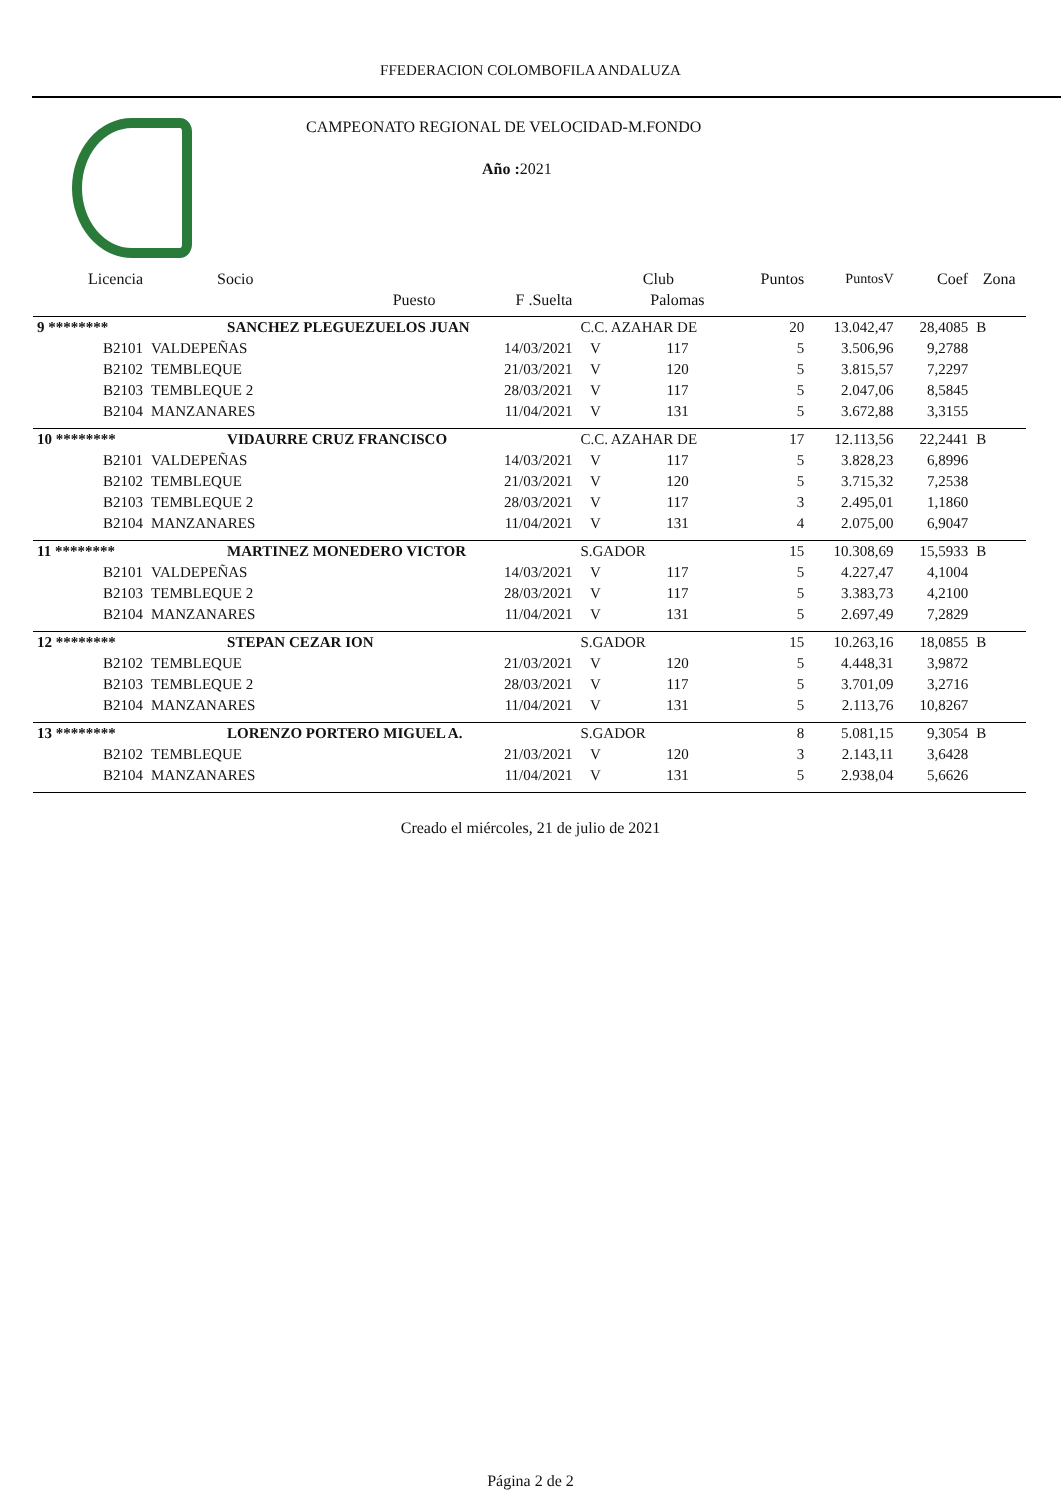FFEDERACION COLOMBOFILA ANDALUZA
CAMPEONATO REGIONAL DE VELOCIDAD-M.FONDO
Año : 2021
| Licencia | Socio | | | Club | | Puntos | PuntosV | Coef | Zona |
| --- | --- | --- | --- | --- | --- | --- | --- | --- | --- |
| | | Puesto | F .Suelta | | Palomas | | | | |
| 9 ******** | SANCHEZ PLEGUEZUELOS JUAN | | | C.C. AZAHAR DE | | 20 | 13.042,47 | 28,4085 | B |
| B2101 | VALDEPEÑAS | | 14/03/2021 | V | 117 | 5 | 3.506,96 | 9,2788 | |
| B2102 | TEMBLEQUE | | 21/03/2021 | V | 120 | 5 | 3.815,57 | 7,2297 | |
| B2103 | TEMBLEQUE 2 | | 28/03/2021 | V | 117 | 5 | 2.047,06 | 8,5845 | |
| B2104 | MANZANARES | | 11/04/2021 | V | 131 | 5 | 3.672,88 | 3,3155 | |
| 10 ******** | VIDAURRE CRUZ FRANCISCO | | | C.C. AZAHAR DE | | 17 | 12.113,56 | 22,2441 | B |
| B2101 | VALDEPEÑAS | | 14/03/2021 | V | 117 | 5 | 3.828,23 | 6,8996 | |
| B2102 | TEMBLEQUE | | 21/03/2021 | V | 120 | 5 | 3.715,32 | 7,2538 | |
| B2103 | TEMBLEQUE 2 | | 28/03/2021 | V | 117 | 3 | 2.495,01 | 1,1860 | |
| B2104 | MANZANARES | | 11/04/2021 | V | 131 | 4 | 2.075,00 | 6,9047 | |
| 11 ******** | MARTINEZ MONEDERO VICTOR | | | S.GADOR | | 15 | 10.308,69 | 15,5933 | B |
| B2101 | VALDEPEÑAS | | 14/03/2021 | V | 117 | 5 | 4.227,47 | 4,1004 | |
| B2103 | TEMBLEQUE 2 | | 28/03/2021 | V | 117 | 5 | 3.383,73 | 4,2100 | |
| B2104 | MANZANARES | | 11/04/2021 | V | 131 | 5 | 2.697,49 | 7,2829 | |
| 12 ******** | STEPAN CEZAR ION | | | S.GADOR | | 15 | 10.263,16 | 18,0855 | B |
| B2102 | TEMBLEQUE | | 21/03/2021 | V | 120 | 5 | 4.448,31 | 3,9872 | |
| B2103 | TEMBLEQUE 2 | | 28/03/2021 | V | 117 | 5 | 3.701,09 | 3,2716 | |
| B2104 | MANZANARES | | 11/04/2021 | V | 131 | 5 | 2.113,76 | 10,8267 | |
| 13 ******** | LORENZO PORTERO MIGUEL A. | | | S.GADOR | | 8 | 5.081,15 | 9,3054 | B |
| B2102 | TEMBLEQUE | | 21/03/2021 | V | 120 | 3 | 2.143,11 | 3,6428 | |
| B2104 | MANZANARES | | 11/04/2021 | V | 131 | 5 | 2.938,04 | 5,6626 | |
Creado el miércoles, 21 de julio de 2021
Página 2 de 2